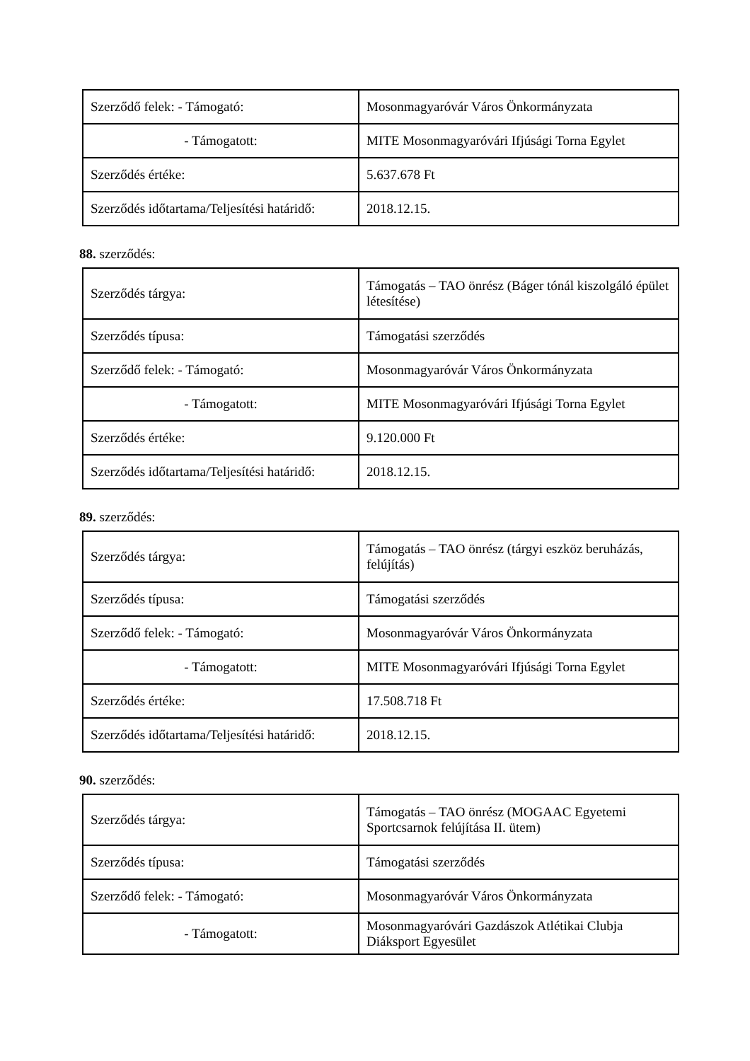| Szerződő felek: - Támogató: | Mosonmagyaróvár Város Önkormányzata |
| - Támogatott: | MITE Mosonmagyaróvári Ifjúsági Torna Egylet |
| Szerződés értéke: | 5.637.678 Ft |
| Szerződés időtartama/Teljesítési határidő: | 2018.12.15. |
88. szerződés:
| Szerződés tárgya: | Támogatás – TAO önrész (Báger tónál kiszolgáló épület létesítése) |
| Szerződés típusa: | Támogatási szerződés |
| Szerződő felek: - Támogató: | Mosonmagyaróvár Város Önkormányzata |
| - Támogatott: | MITE Mosonmagyaróvári Ifjúsági Torna Egylet |
| Szerződés értéke: | 9.120.000 Ft |
| Szerződés időtartama/Teljesítési határidő: | 2018.12.15. |
89. szerződés:
| Szerződés tárgya: | Támogatás – TAO önrész (tárgyi eszköz beruházás, felújítás) |
| Szerződés típusa: | Támogatási szerződés |
| Szerződő felek: - Támogató: | Mosonmagyaróvár Város Önkormányzata |
| - Támogatott: | MITE Mosonmagyaróvári Ifjúsági Torna Egylet |
| Szerződés értéke: | 17.508.718 Ft |
| Szerződés időtartama/Teljesítési határidő: | 2018.12.15. |
90. szerződés:
| Szerződés tárgya: | Támogatás – TAO önrész (MOGAAC Egyetemi Sportcsarnok felújítása II. ütem) |
| Szerződés típusa: | Támogatási szerződés |
| Szerződő felek: - Támogató: | Mosonmagyaróvár Város Önkormányzata |
| - Támogatott: | Mosonmagyaróvári Gazdászok Atlétikai Clubja Diáksport Egyesület |